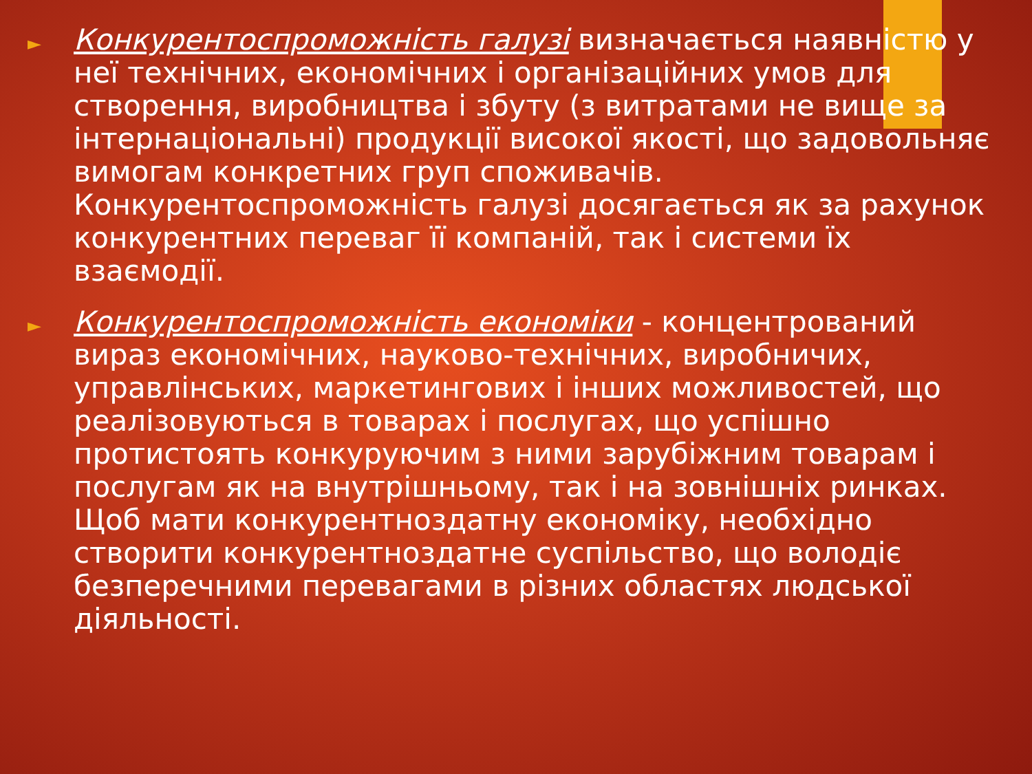►
Конкурентоспроможність галузі визначається наявністю у неї технічних, економічних і організаційних умов для створення, виробництва і збуту (з витратами не вище за інтернаціональні) продукції високої якості, що задовольняє вимогам конкретних груп споживачів. Конкурентоспроможність галузі досягається як за рахунок конкурентних переваг її компаній, так і системи їх взаємодії.
►
Конкурентоспроможність економіки - концентрований вираз економічних, науково-технічних, виробничих, управлінських, маркетингових і інших можливостей, що реалізовуються в товарах і послугах, що успішно протистоять конкуруючим з ними зарубіжним товарам і послугам як на внутрішньому, так і на зовнішніх ринках. Щоб мати конкурентноздатну економіку, необхідно створити конкурентноздатне суспільство, що володіє безперечними перевагами в різних областях людської діяльності.